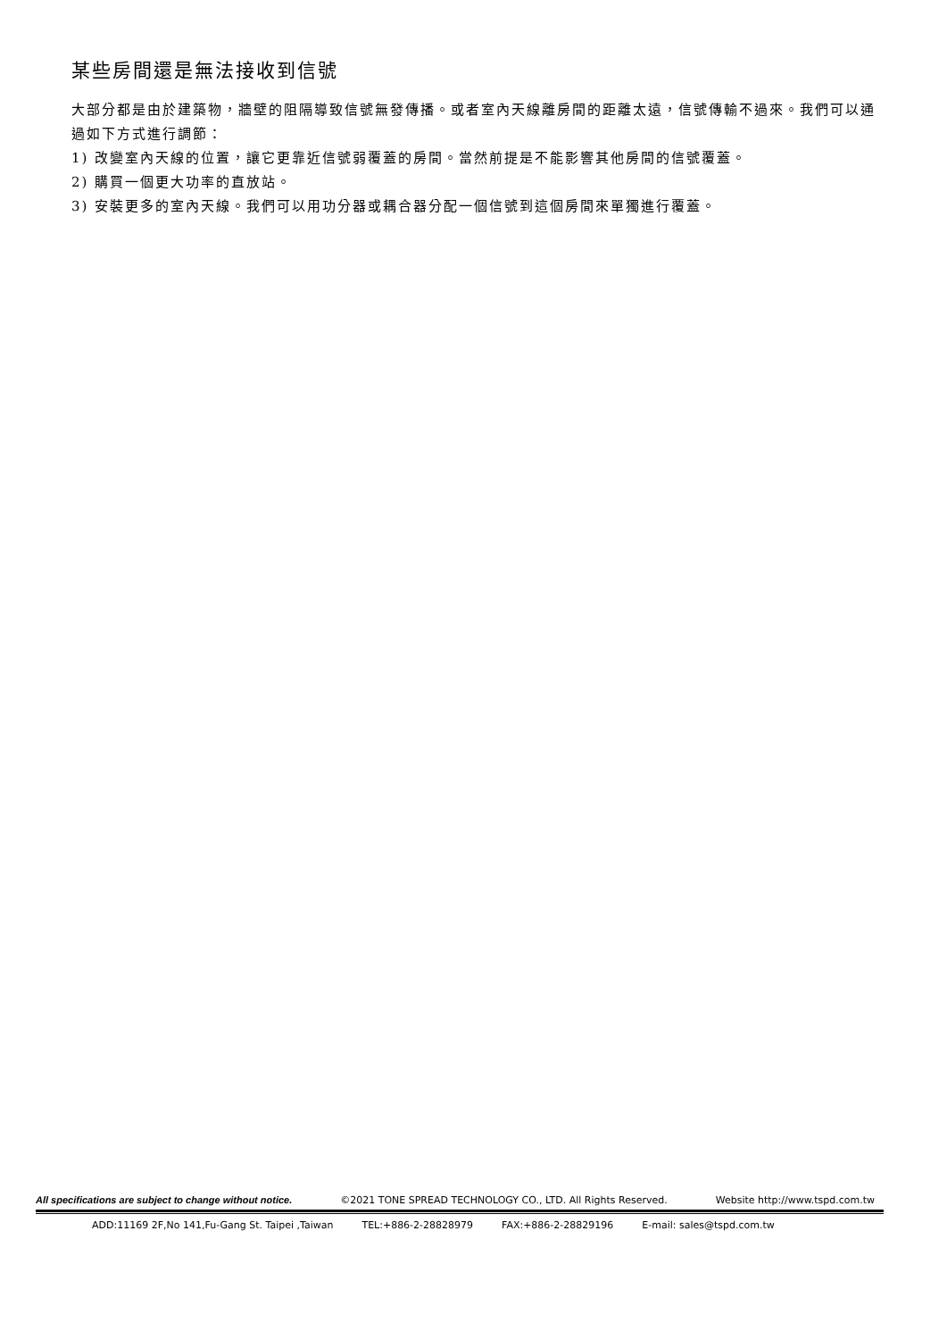某些房間還是無法接收到信號
大部分都是由於建築物，牆壁的阻隔導致信號無發傳播。或者室內天線離房間的距離太遠，信號傳輸不過來。我們可以通過如下方式進行調節：
1) 改變室內天線的位置，讓它更靠近信號弱覆蓋的房間。當然前提是不能影響其他房間的信號覆蓋。
2) 購買一個更大功率的直放站。
3) 安裝更多的室內天線。我們可以用功分器或耦合器分配一個信號到這個房間來單獨進行覆蓋。
All specifications are subject to change without notice. ©2021 TONE SPREAD TECHNOLOGY CO., LTD. All Rights Reserved. Website http://www.tspd.com.tw
ADD:11169 2F,No 141,Fu-Gang St. Taipei ,Taiwan TEL:+886-2-28828979 FAX:+886-2-28829196 E-mail: sales@tspd.com.tw